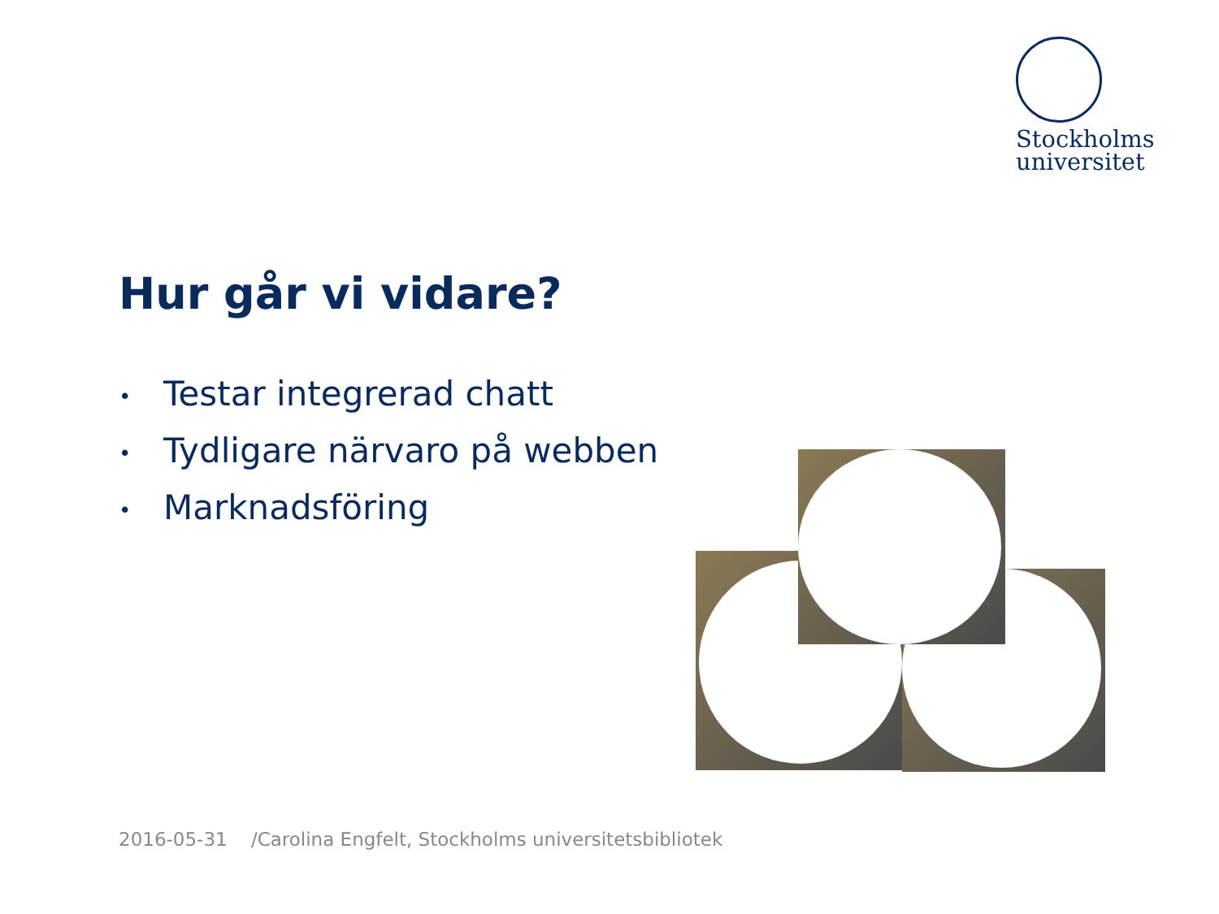Stockholms
universitet
Hur går vi vidare?
• Testar integrerad chatt
• Tydligare närvaro på webben
• Marknadsföring
2016-05-31 /Carolina Engfelt, Stockholms universitetsbibliotek